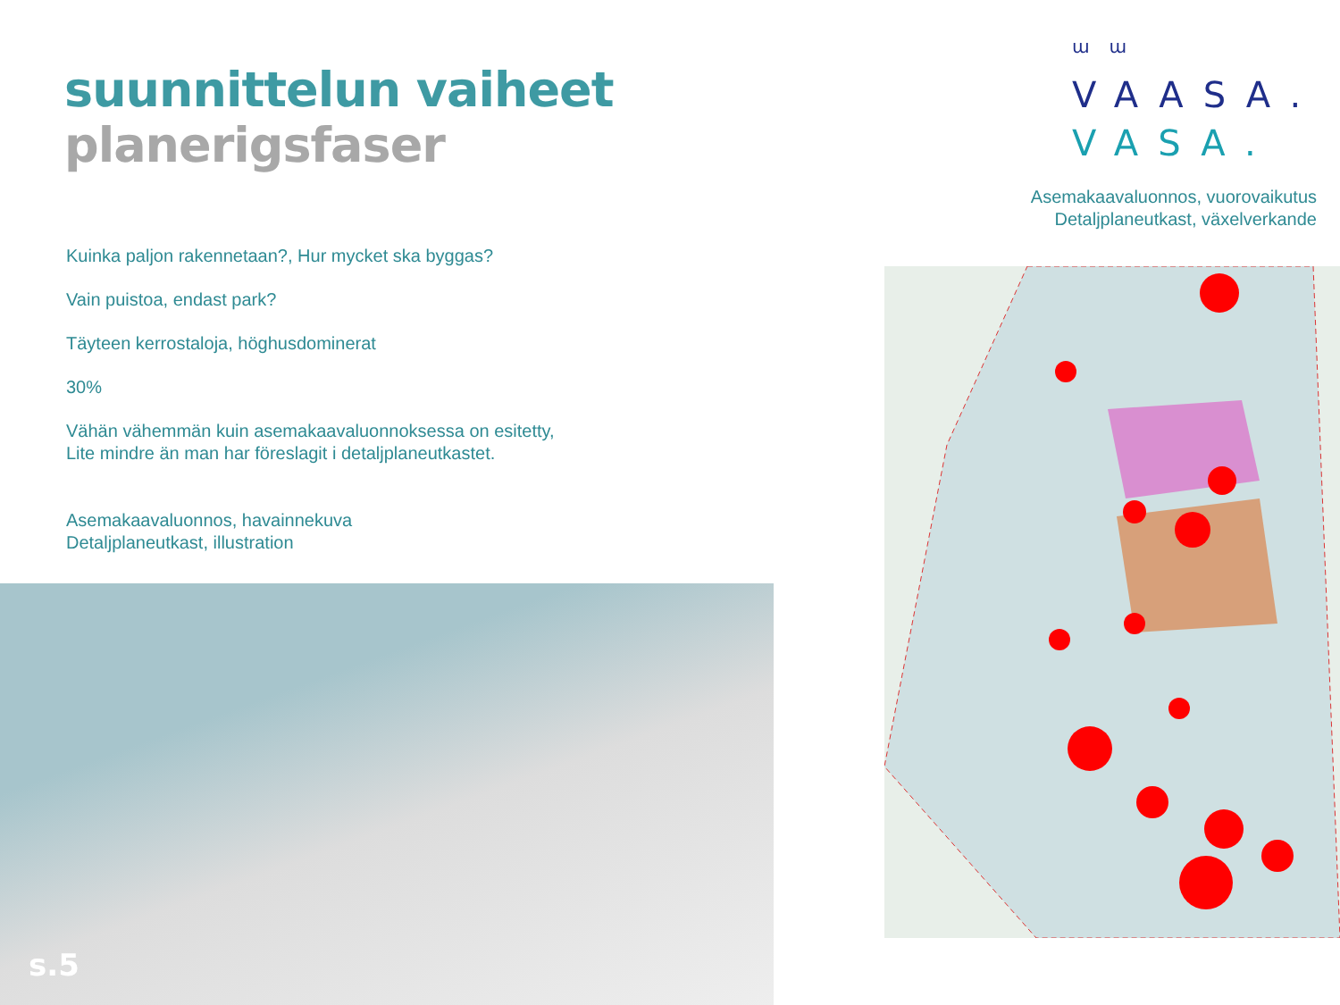suunnittelun vaiheet
planerigsfaser
Kuinka paljon rakennetaan?, Hur mycket ska byggas?
Vain puistoa, endast park?
Täyteen kerrostaloja, höghusdominerat
30%
Vähän vähemmän kuin asemakaavaluonnoksessa on esitetty,
Lite mindre än man har föreslagit i detaljplaneutkastet.
Asemakaavaluonnos, havainnekuva
Detaljplaneutkast, illustration
ɯɯ
VAASA.
VASA.
Asemakaavaluonnos, vuorovaikutus
Detaljplaneutkast, växelverkande
s.5